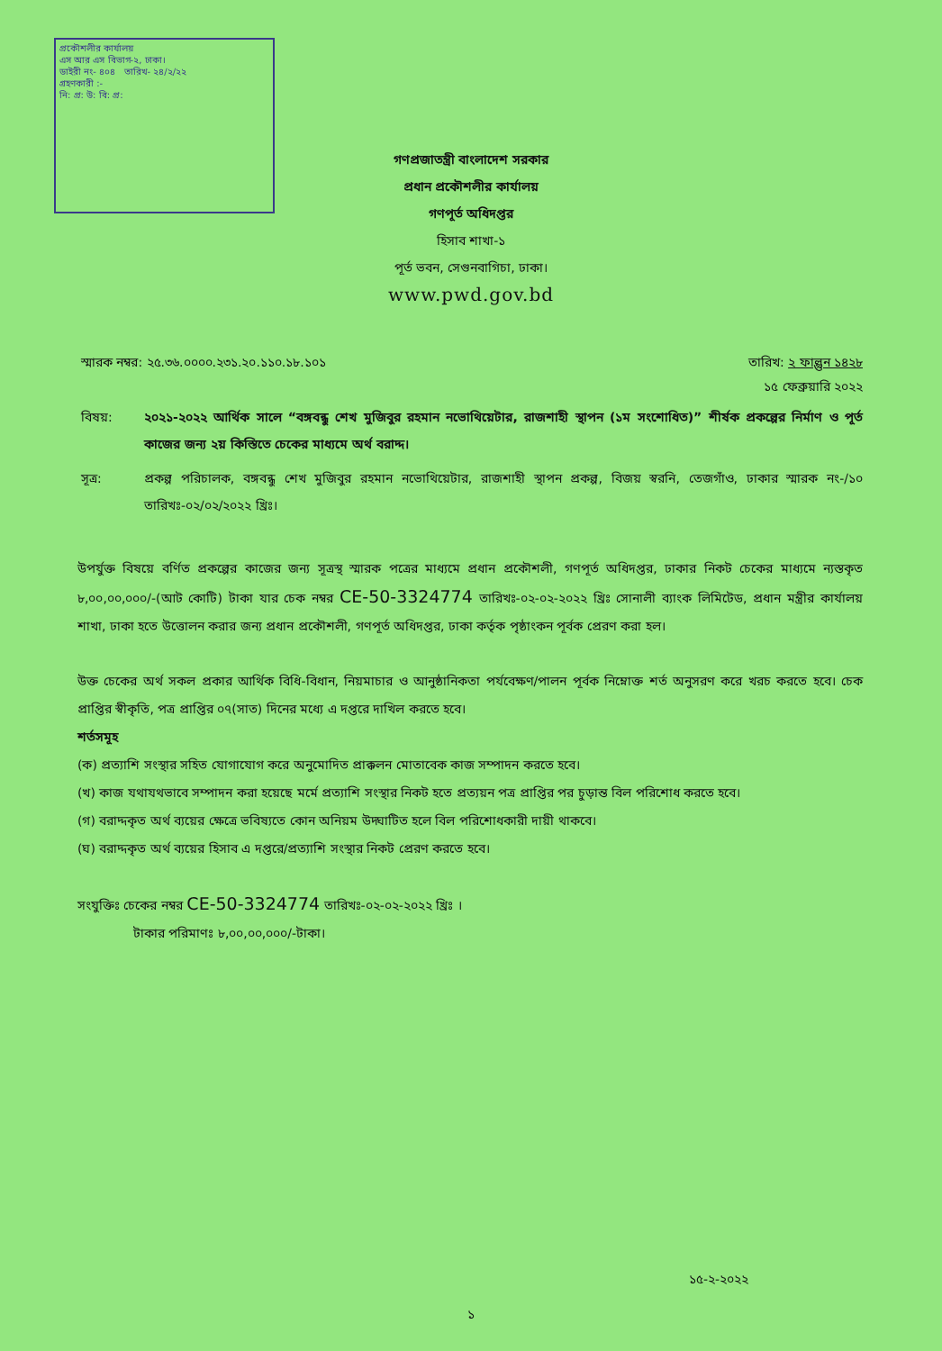প্রকৌশলীর কার্যালয়
এস আর এস বিভাগ-২, ঢাকা।
ডাইরী নং- ৪০৪ তারিখ- ২৪/২/২২
গ্রহণকারী :-
নি: প্র: উ: বি: প্র:
গণপ্রজাতন্ত্রী বাংলাদেশ সরকার
প্রধান প্রকৌশলীর কার্যালয়
গণপূর্ত অধিদপ্তর
হিসাব শাখা-১
পূর্ত ভবন, সেগুনবাগিচা, ঢাকা।
www.pwd.gov.bd
স্মারক নম্বর: ২৫.৩৬.০০০০.২৩১.২০.১১০.১৮.১০১ তারিখ: ২ ফাল্গুন ১৪২৮
১৫ ফেব্রুয়ারি ২০২২
বিষয়: ২০২১-২০২২ আর্থিক সালে “বঙ্গবন্ধু শেখ মুজিবুর রহমান নভোথিয়েটার, রাজশাহী স্থাপন (১ম সংশোধিত)” শীর্ষক প্রকল্পের নির্মাণ ও পূর্ত কাজের জন্য ২য় কিস্তিতে চেকের মাধ্যমে অর্থ বরাদ্দ।
সূত্র: প্রকল্প পরিচালক, বঙ্গবন্ধু শেখ মুজিবুর রহমান নভোথিয়েটার, রাজশাহী স্থাপন প্রকল্প, বিজয় স্বরনি, তেজগাঁও, ঢাকার স্মারক নং-/১০ তারিখঃ-০২/০২/২০২২ খ্রিঃ।
উপর্যুক্ত বিষয়ে বর্ণিত প্রকল্পের কাজের জন্য সূত্রস্থ স্মারক পত্রের মাধ্যমে প্রধান প্রকৌশলী, গণপূর্ত অধিদপ্তর, ঢাকার নিকট চেকের মাধ্যমে ন্যস্তকৃত ৮,০০,০০,০০০/-(আট কোটি) টাকা যার চেক নম্বর CE-50-3324774 তারিখঃ-০২-০২-২০২২ খ্রিঃ সোনালী ব্যাংক লিমিটেড, প্রধান মন্ত্রীর কার্যালয় শাখা, ঢাকা হতে উত্তোলন করার জন্য প্রধান প্রকৌশলী, গণপূর্ত অধিদপ্তর, ঢাকা কর্তৃক পৃষ্ঠাংকন পূর্বক প্রেরণ করা হল।
উক্ত চেকের অর্থ সকল প্রকার আর্থিক বিধি-বিধান, নিয়মাচার ও আনুষ্ঠানিকতা পর্যবেক্ষণ/পালন পূর্বক নিম্নোক্ত শর্ত অনুসরণ করে খরচ করতে হবে। চেক প্রাপ্তির স্বীকৃতি, পত্র প্রাপ্তির ০৭(সাত) দিনের মধ্যে এ দপ্তরে দাখিল করতে হবে।
শর্তসমূহ
(ক) প্রত্যাশি সংস্থার সহিত যোগাযোগ করে অনুমোদিত প্রাক্কলন মোতাবেক কাজ সম্পাদন করতে হবে।
(খ) কাজ যথাযথভাবে সম্পাদন করা হয়েছে মর্মে প্রত্যাশি সংস্থার নিকট হতে প্রত্যয়ন পত্র প্রাপ্তির পর চুড়ান্ত বিল পরিশোধ করতে হবে।
(গ) বরাদ্দকৃত অর্থ ব্যয়ের ক্ষেত্রে ভবিষ্যতে কোন অনিয়ম উদ্ঘাটিত হলে বিল পরিশোধকারী দায়ী থাকবে।
(ঘ) বরাদ্দকৃত অর্থ ব্যয়ের হিসাব এ দপ্তরে/প্রত্যাশি সংস্থার নিকট প্রেরণ করতে হবে।
সংযুক্তিঃ চেকের নম্বর CE-50-3324774 তারিখঃ-০২-০২-২০২২ খ্রিঃ ।
টাকার পরিমাণঃ ৮,০০,০০,০০০/-টাকা।
১৫-২-২০২২
১